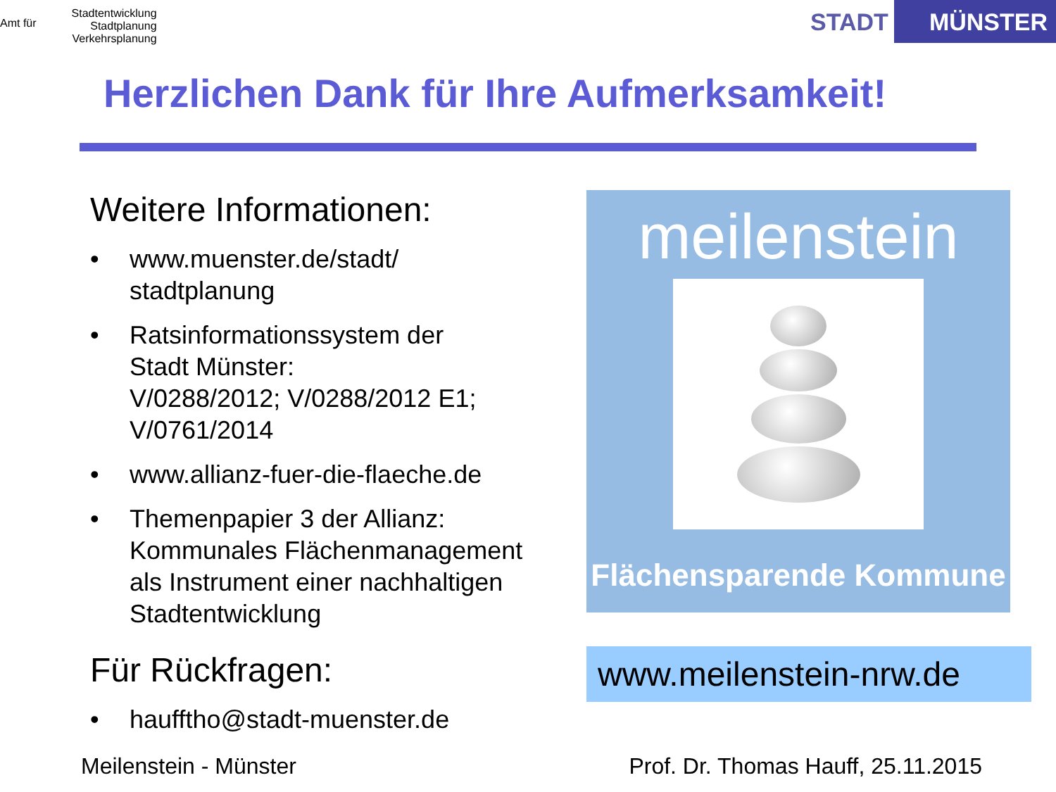Amt für Stadtentwicklung
Stadtplanung
Verkehrsplanung
STADT MÜNSTER
Herzlichen Dank für Ihre Aufmerksamkeit!
Weitere Informationen:
• www.muenster.de/stadt/
stadtplanung
• Ratsinformationssystem der
Stadt Münster:
V/0288/2012; V/0288/2012 E1;
V/0761/2014
• www.allianz-fuer-die-flaeche.de
• Themenpapier 3 der Allianz:
Kommunales Flächenmanagement
als Instrument einer nachhaltigen
Stadtentwicklung
Für Rückfragen:
• haufftho@stadt-muenster.de
meilenstein
Flächensparende Kommune
www.meilenstein-nrw.de
Meilenstein - Münster Prof. Dr. Thomas Hauff, 25.11.2015